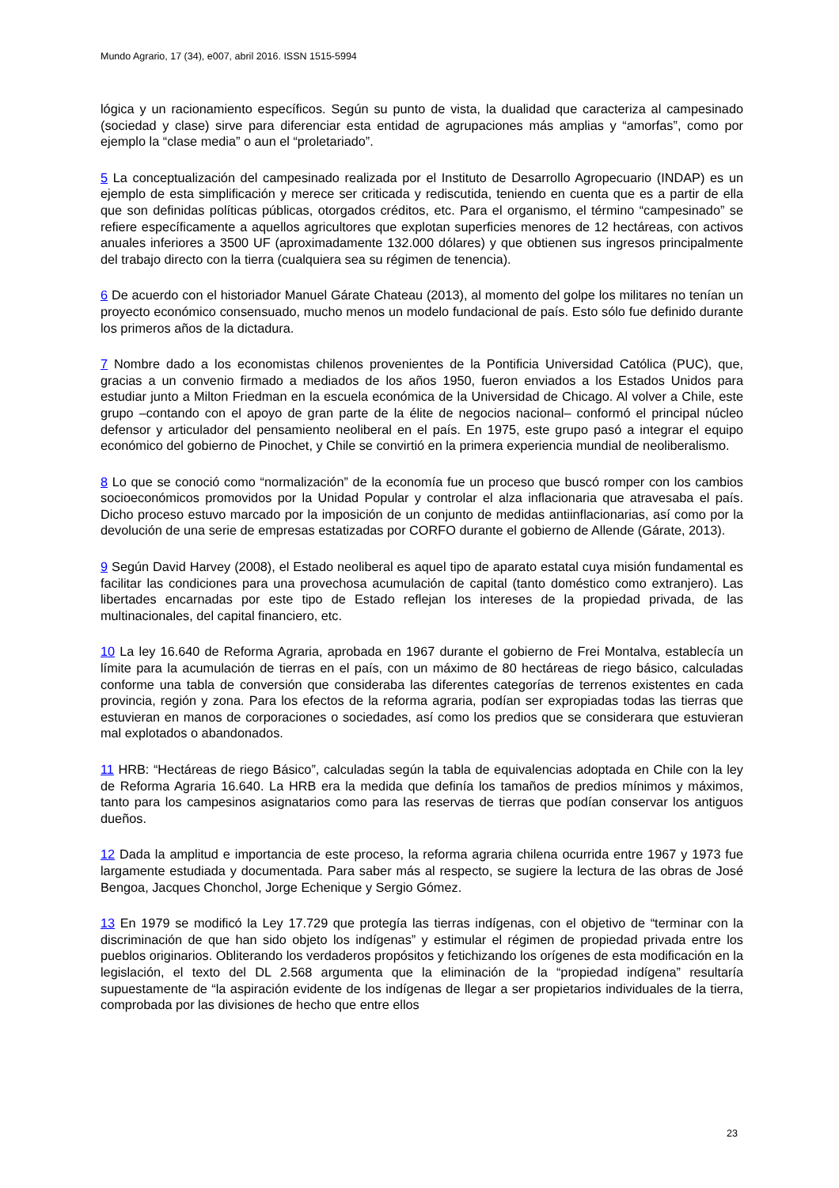Mundo Agrario, 17 (34), e007, abril 2016. ISSN 1515-5994
lógica y un racionamiento específicos. Según su punto de vista, la dualidad que caracteriza al campesinado (sociedad y clase) sirve para diferenciar esta entidad de agrupaciones más amplias y “amorfas”, como por ejemplo la “clase media” o aun el “proletariado”.
5 La conceptualización del campesinado realizada por el Instituto de Desarrollo Agropecuario (INDAP) es un ejemplo de esta simplificación y merece ser criticada y rediscutida, teniendo en cuenta que es a partir de ella que son definidas políticas públicas, otorgados créditos, etc. Para el organismo, el término “campesinado” se refiere específicamente a aquellos agricultores que explotan superficies menores de 12 hectáreas, con activos anuales inferiores a 3500 UF (aproximadamente 132.000 dólares) y que obtienen sus ingresos principalmente del trabajo directo con la tierra (cualquiera sea su régimen de tenencia).
6 De acuerdo con el historiador Manuel Gárate Chateau (2013), al momento del golpe los militares no tenían un proyecto económico consensuado, mucho menos un modelo fundacional de país. Esto sólo fue definido durante los primeros años de la dictadura.
7 Nombre dado a los economistas chilenos provenientes de la Pontificia Universidad Católica (PUC), que, gracias a un convenio firmado a mediados de los años 1950, fueron enviados a los Estados Unidos para estudiar junto a Milton Friedman en la escuela económica de la Universidad de Chicago. Al volver a Chile, este grupo –contando con el apoyo de gran parte de la élite de negocios nacional– conformó el principal núcleo defensor y articulador del pensamiento neoliberal en el país. En 1975, este grupo pasó a integrar el equipo económico del gobierno de Pinochet, y Chile se convirtió en la primera experiencia mundial de neoliberalismo.
8 Lo que se conoció como “normalización” de la economía fue un proceso que buscó romper con los cambios socioeconómicos promovidos por la Unidad Popular y controlar el alza inflacionaria que atravesaba el país. Dicho proceso estuvo marcado por la imposición de un conjunto de medidas antiinflacionarias, así como por la devolución de una serie de empresas estatizadas por CORFO durante el gobierno de Allende (Gárate, 2013).
9 Según David Harvey (2008), el Estado neoliberal es aquel tipo de aparato estatal cuya misión fundamental es facilitar las condiciones para una provechosa acumulación de capital (tanto doméstico como extranjero). Las libertades encarnadas por este tipo de Estado reflejan los intereses de la propiedad privada, de las multinacionales, del capital financiero, etc.
10 La ley 16.640 de Reforma Agraria, aprobada en 1967 durante el gobierno de Frei Montalva, establecía un límite para la acumulación de tierras en el país, con un máximo de 80 hectáreas de riego básico, calculadas conforme una tabla de conversión que consideraba las diferentes categorías de terrenos existentes en cada provincia, región y zona. Para los efectos de la reforma agraria, podían ser expropiadas todas las tierras que estuvieran en manos de corporaciones o sociedades, así como los predios que se considerara que estuvieran mal explotados o abandonados.
11 HRB: “Hectáreas de riego Básico”, calculadas según la tabla de equivalencias adoptada en Chile con la ley de Reforma Agraria 16.640. La HRB era la medida que definía los tamaños de predios mínimos y máximos, tanto para los campesinos asignatarios como para las reservas de tierras que podían conservar los antiguos dueños.
12 Dada la amplitud e importancia de este proceso, la reforma agraria chilena ocurrida entre 1967 y 1973 fue largamente estudiada y documentada. Para saber más al respecto, se sugiere la lectura de las obras de José Bengoa, Jacques Chonchol, Jorge Echenique y Sergio Gómez.
13 En 1979 se modificó la Ley 17.729 que protegía las tierras indígenas, con el objetivo de “terminar con la discriminación de que han sido objeto los indígenas” y estimular el régimen de propiedad privada entre los pueblos originarios. Obliterando los verdaderos propósitos y fetichizando los orígenes de esta modificación en la legislación, el texto del DL 2.568 argumenta que la eliminación de la “propiedad indígena” resultaría supuestamente de “la aspiración evidente de los indígenas de llegar a ser propietarios individuales de la tierra, comprobada por las divisiones de hecho que entre ellos
23